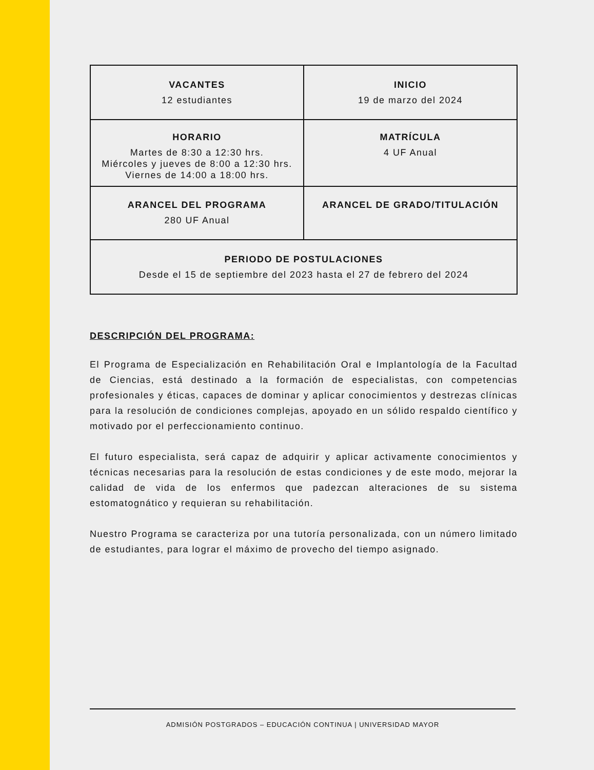| VACANTES 12 estudiantes | INICIO 19 de marzo del 2024 |
| HORARIO Martes de 8:30 a 12:30 hrs. Miércoles y jueves de 8:00 a 12:30 hrs. Viernes de 14:00 a 18:00 hrs. | MATRÍCULA 4 UF Anual |
| ARANCEL DEL PROGRAMA 280 UF Anual | ARANCEL DE GRADO/TITULACIÓN |
| PERIODO DE POSTULACIONES Desde el 15 de septiembre del 2023 hasta el 27 de febrero del 2024 | |
DESCRIPCIÓN DEL PROGRAMA:
El Programa de Especialización en Rehabilitación Oral e Implantología de la Facultad de Ciencias, está destinado a la formación de especialistas, con competencias profesionales y éticas, capaces de dominar y aplicar conocimientos y destrezas clínicas para la resolución de condiciones complejas, apoyado en un sólido respaldo científico y motivado por el perfeccionamiento continuo.
El futuro especialista, será capaz de adquirir y aplicar activamente conocimientos y técnicas necesarias para la resolución de estas condiciones y de este modo, mejorar la calidad de vida de los enfermos que padezcan alteraciones de su sistema estomatognático y requieran su rehabilitación.
Nuestro Programa se caracteriza por una tutoría personalizada, con un número limitado de estudiantes, para lograr el máximo de provecho del tiempo asignado.
ADMISIÓN POSTGRADOS – EDUCACIÓN CONTINUA | UNIVERSIDAD MAYOR